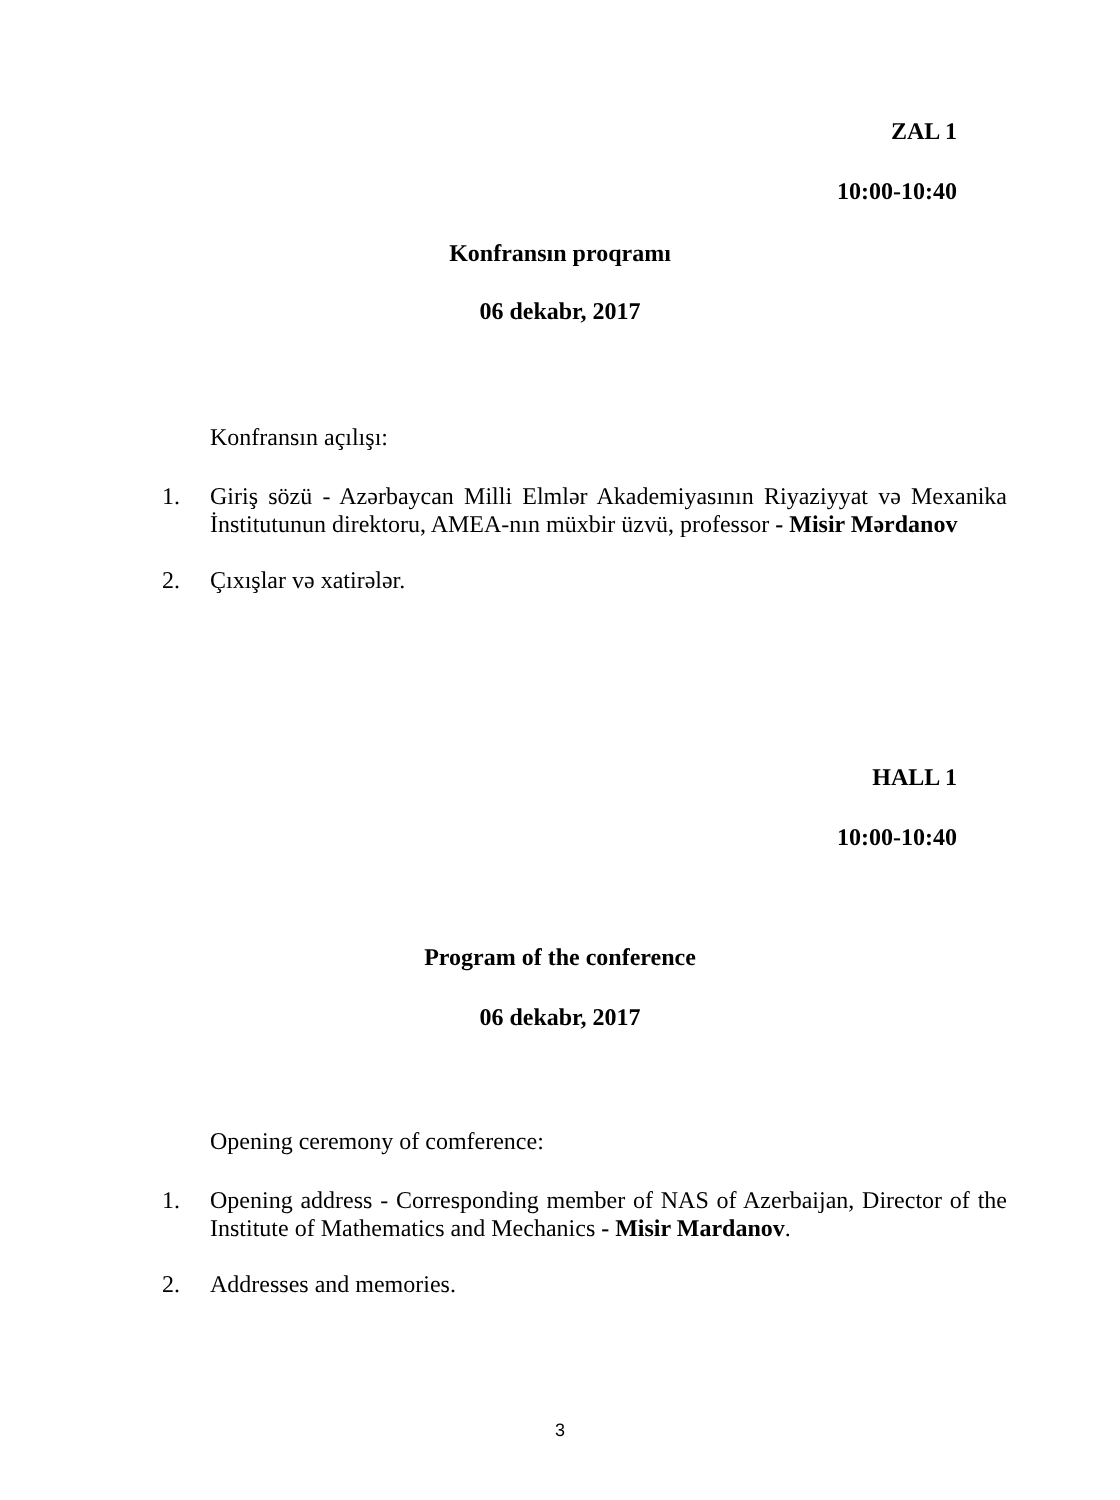ZAL 1
10:00-10:40
Konfransın proqramı
06 dekabr, 2017
Konfransın açılışı:
1. Giriş sözü - Azərbaycan Milli Elmlər Akademiyasının Riyaziyyat və Mexanika İnstitutunun direktoru, AMEA-nın müxbir üzvü, professor - Misir Mərdanov
2. Çıxışlar və xatirələr.
HALL 1
10:00-10:40
Program of the conference
06 dekabr, 2017
Opening ceremony of comference:
1. Opening address - Corresponding member of NAS of Azerbaijan, Director of the Institute of Mathematics and Mechanics - Misir Mardanov.
2. Addresses and memories.
3